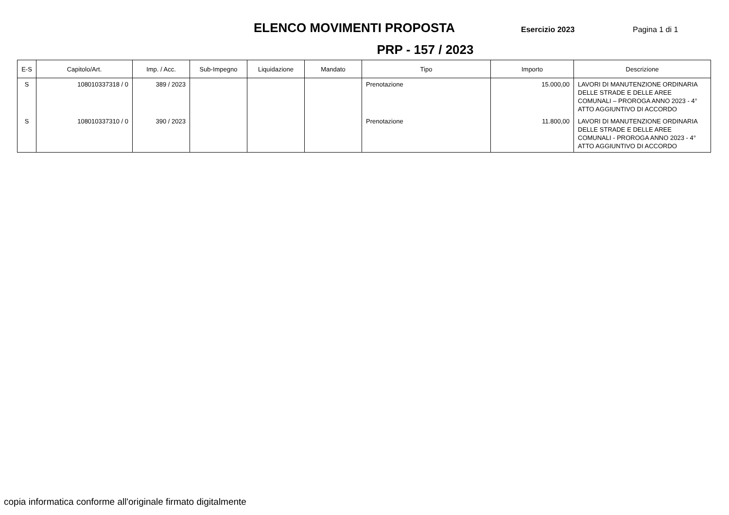ELENCO MOVIMENTI PROPOSTA
Esercizio 2023 Pagina 1 di 1
PRP - 157 / 2023
| E-S | Capitolo/Art. | Imp. / Acc. | Sub-Impegno | Liquidazione | Mandato | Tipo | Importo | Descrizione |
| --- | --- | --- | --- | --- | --- | --- | --- | --- |
| S | 108010337318 / 0 | 389 / 2023 | | | | Prenotazione | 15.000,00 | LAVORI DI MANUTENZIONE ORDINARIA DELLE STRADE E DELLE AREE COMUNALI – PROROGA ANNO 2023 - 4° ATTO AGGIUNTIVO DI ACCORDO |
| S | 108010337310 / 0 | 390 / 2023 | | | | Prenotazione | 11.800,00 | LAVORI DI MANUTENZIONE ORDINARIA DELLE STRADE E DELLE AREE COMUNALI - PROROGA ANNO 2023 - 4° ATTO AGGIUNTIVO DI ACCORDO |
copia informatica conforme all'originale firmato digitalmente